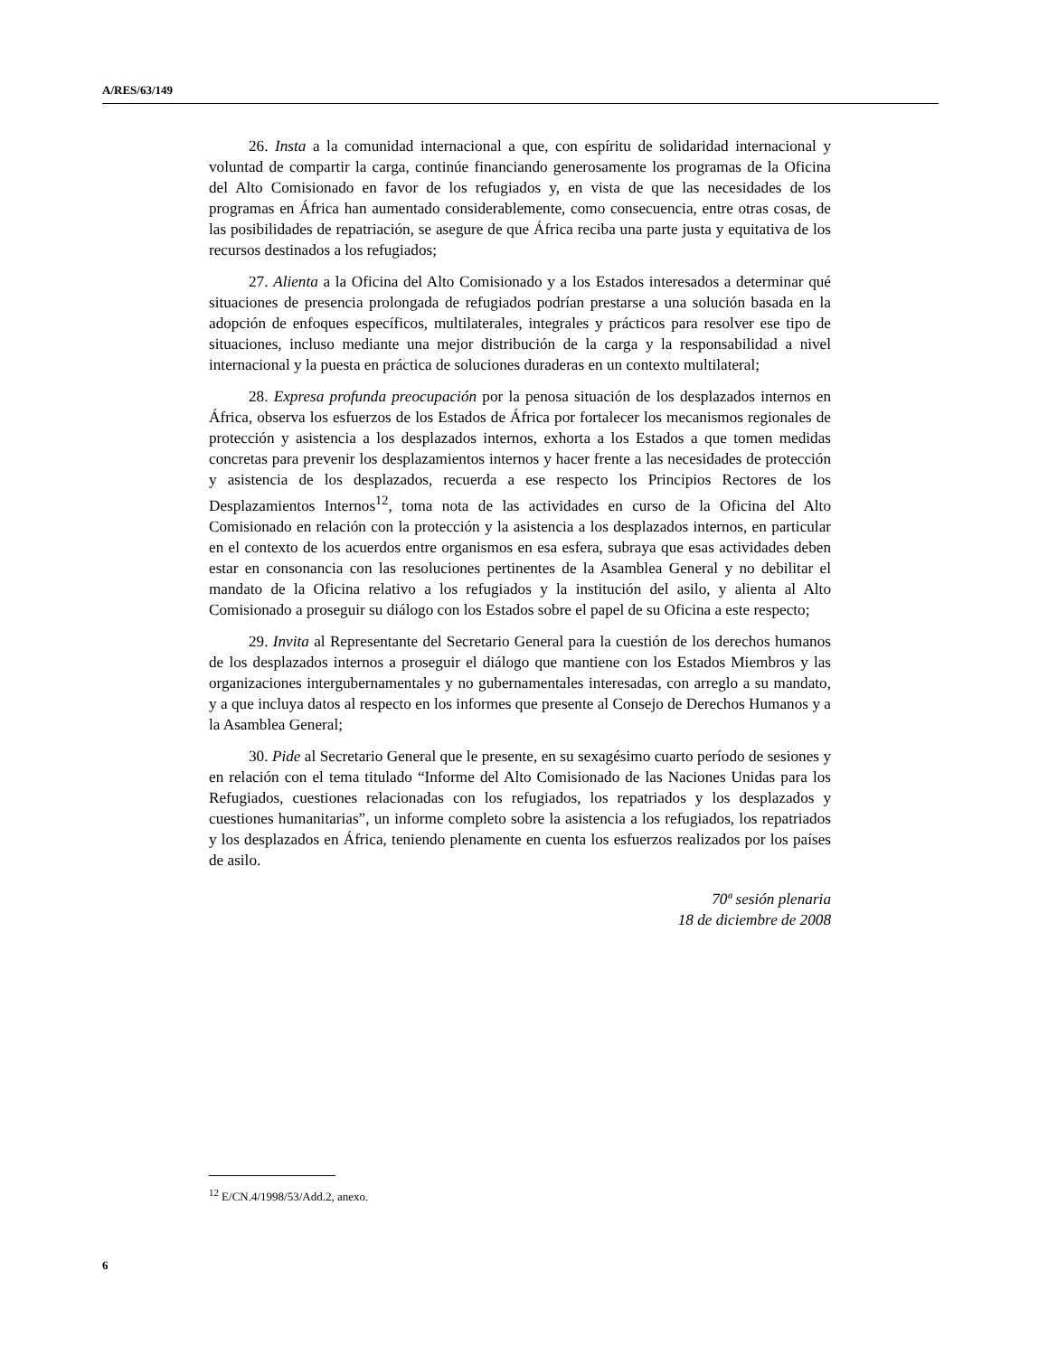A/RES/63/149
26. Insta a la comunidad internacional a que, con espíritu de solidaridad internacional y voluntad de compartir la carga, continúe financiando generosamente los programas de la Oficina del Alto Comisionado en favor de los refugiados y, en vista de que las necesidades de los programas en África han aumentado considerablemente, como consecuencia, entre otras cosas, de las posibilidades de repatriación, se asegure de que África reciba una parte justa y equitativa de los recursos destinados a los refugiados;
27. Alienta a la Oficina del Alto Comisionado y a los Estados interesados a determinar qué situaciones de presencia prolongada de refugiados podrían prestarse a una solución basada en la adopción de enfoques específicos, multilaterales, integrales y prácticos para resolver ese tipo de situaciones, incluso mediante una mejor distribución de la carga y la responsabilidad a nivel internacional y la puesta en práctica de soluciones duraderas en un contexto multilateral;
28. Expresa profunda preocupación por la penosa situación de los desplazados internos en África, observa los esfuerzos de los Estados de África por fortalecer los mecanismos regionales de protección y asistencia a los desplazados internos, exhorta a los Estados a que tomen medidas concretas para prevenir los desplazamientos internos y hacer frente a las necesidades de protección y asistencia de los desplazados, recuerda a ese respecto los Principios Rectores de los Desplazamientos Internos<sup>12</sup>, toma nota de las actividades en curso de la Oficina del Alto Comisionado en relación con la protección y la asistencia a los desplazados internos, en particular en el contexto de los acuerdos entre organismos en esa esfera, subraya que esas actividades deben estar en consonancia con las resoluciones pertinentes de la Asamblea General y no debilitar el mandato de la Oficina relativo a los refugiados y la institución del asilo, y alienta al Alto Comisionado a proseguir su diálogo con los Estados sobre el papel de su Oficina a este respecto;
29. Invita al Representante del Secretario General para la cuestión de los derechos humanos de los desplazados internos a proseguir el diálogo que mantiene con los Estados Miembros y las organizaciones intergubernamentales y no gubernamentales interesadas, con arreglo a su mandato, y a que incluya datos al respecto en los informes que presente al Consejo de Derechos Humanos y a la Asamblea General;
30. Pide al Secretario General que le presente, en su sexagésimo cuarto período de sesiones y en relación con el tema titulado “Informe del Alto Comisionado de las Naciones Unidas para los Refugiados, cuestiones relacionadas con los refugiados, los repatriados y los desplazados y cuestiones humanitarias”, un informe completo sobre la asistencia a los refugiados, los repatriados y los desplazados en África, teniendo plenamente en cuenta los esfuerzos realizados por los países de asilo.
70ª sesión plenaria
18 de diciembre de 2008
<sup>12</sup> E/CN.4/1998/53/Add.2, anexo.
6